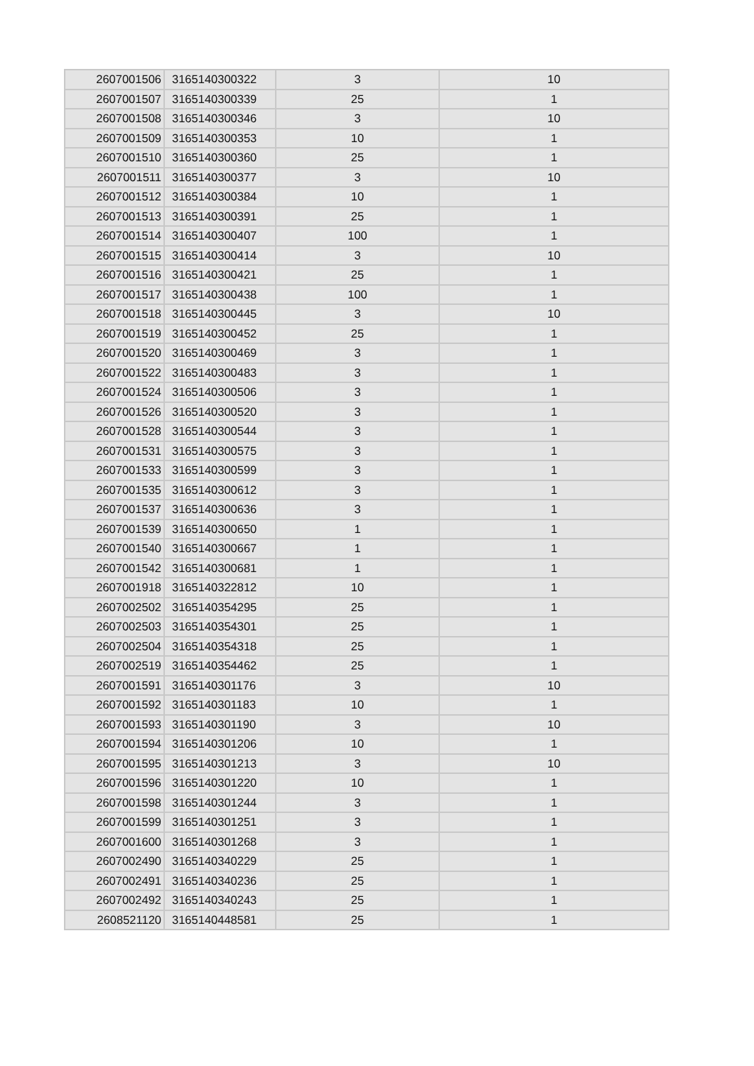| 2607001506 | 3165140300322 | 3 | 10 |
| 2607001507 | 3165140300339 | 25 | 1 |
| 2607001508 | 3165140300346 | 3 | 10 |
| 2607001509 | 3165140300353 | 10 | 1 |
| 2607001510 | 3165140300360 | 25 | 1 |
| 2607001511 | 3165140300377 | 3 | 10 |
| 2607001512 | 3165140300384 | 10 | 1 |
| 2607001513 | 3165140300391 | 25 | 1 |
| 2607001514 | 3165140300407 | 100 | 1 |
| 2607001515 | 3165140300414 | 3 | 10 |
| 2607001516 | 3165140300421 | 25 | 1 |
| 2607001517 | 3165140300438 | 100 | 1 |
| 2607001518 | 3165140300445 | 3 | 10 |
| 2607001519 | 3165140300452 | 25 | 1 |
| 2607001520 | 3165140300469 | 3 | 1 |
| 2607001522 | 3165140300483 | 3 | 1 |
| 2607001524 | 3165140300506 | 3 | 1 |
| 2607001526 | 3165140300520 | 3 | 1 |
| 2607001528 | 3165140300544 | 3 | 1 |
| 2607001531 | 3165140300575 | 3 | 1 |
| 2607001533 | 3165140300599 | 3 | 1 |
| 2607001535 | 3165140300612 | 3 | 1 |
| 2607001537 | 3165140300636 | 3 | 1 |
| 2607001539 | 3165140300650 | 1 | 1 |
| 2607001540 | 3165140300667 | 1 | 1 |
| 2607001542 | 3165140300681 | 1 | 1 |
| 2607001918 | 3165140322812 | 10 | 1 |
| 2607002502 | 3165140354295 | 25 | 1 |
| 2607002503 | 3165140354301 | 25 | 1 |
| 2607002504 | 3165140354318 | 25 | 1 |
| 2607002519 | 3165140354462 | 25 | 1 |
| 2607001591 | 3165140301176 | 3 | 10 |
| 2607001592 | 3165140301183 | 10 | 1 |
| 2607001593 | 3165140301190 | 3 | 10 |
| 2607001594 | 3165140301206 | 10 | 1 |
| 2607001595 | 3165140301213 | 3 | 10 |
| 2607001596 | 3165140301220 | 10 | 1 |
| 2607001598 | 3165140301244 | 3 | 1 |
| 2607001599 | 3165140301251 | 3 | 1 |
| 2607001600 | 3165140301268 | 3 | 1 |
| 2607002490 | 3165140340229 | 25 | 1 |
| 2607002491 | 3165140340236 | 25 | 1 |
| 2607002492 | 3165140340243 | 25 | 1 |
| 2608521120 | 3165140448581 | 25 | 1 |